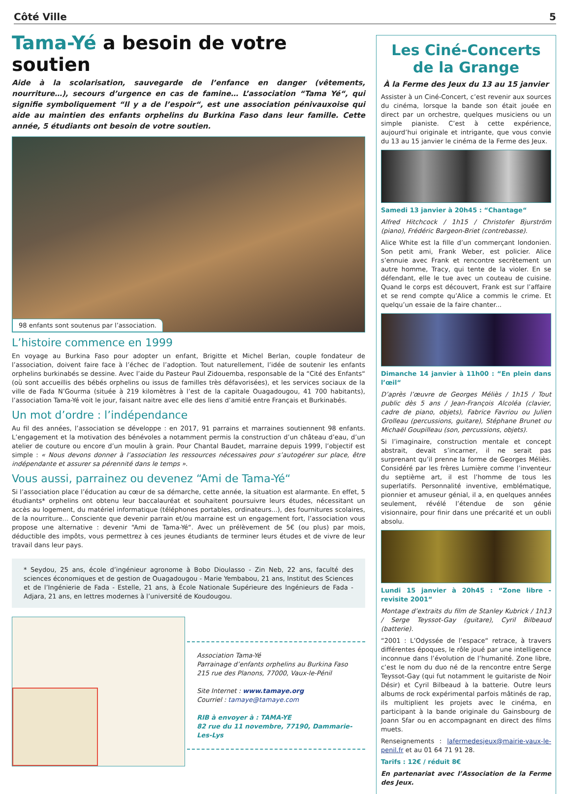Côté Ville 5
Tama-Yé a besoin de votre soutien
Aide à la scolarisation, sauvegarde de l’enfance en danger (vêtements, nourriture…), secours d’urgence en cas de famine… L’association “Tama Yé“, qui signifie symboliquement “Il y a de l’espoir“, est une association pénivauxoise qui aide au maintien des enfants orphelins du Burkina Faso dans leur famille. Cette année, 5 étudiants ont besoin de votre soutien.
98 enfants sont soutenus par l’association.
L’histoire commence en 1999
En voyage au Burkina Faso pour adopter un enfant, Brigitte et Michel Berlan, couple fondateur de l’association, doivent faire face à l’échec de l’adoption. Tout naturellement, l’idée de soutenir les enfants orphelins burkinabés se dessine. Avec l’aide du Pasteur Paul Zidouemba, responsable de la “Cité des Enfants“ (où sont accueillis des bébés orphelins ou issus de familles très défavorisées), et les services sociaux de la ville de Fada N’Gourma (située à 219 kilomètres à l’est de la capitale Ouagadougou, 41 700 habitants), l’association Tama-Yé voit le jour, faisant naitre avec elle des liens d’amitié entre Français et Burkinabés.
Un mot d’ordre : l’indépendance
Au fil des années, l’association se développe : en 2017, 91 parrains et marraines soutiennent 98 enfants. L’engagement et la motivation des bénévoles a notamment permis la construction d’un château d’eau, d’un atelier de couture ou encore d’un moulin à grain. Pour Chantal Baudet, marraine depuis 1999, l’objectif est simple : « Nous devons donner à l’association les ressources nécessaires pour s’autogérer sur place, être indépendante et assurer sa pérennité dans le temps ».
Vous aussi, parrainez ou devenez “Ami de Tama-Yé“
Si l’association place l’éducation au cœur de sa démarche, cette année, la situation est alarmante. En effet, 5 étudiants* orphelins ont obtenu leur baccalauréat et souhaitent poursuivre leurs études, nécessitant un accès au logement, du matériel informatique (téléphones portables, ordinateurs...), des fournitures scolaires, de la nourriture... Consciente que devenir parrain et/ou marraine est un engagement fort, l’association vous propose une alternative : devenir “Ami de Tama-Yé“. Avec un prélèvement de 5€ (ou plus) par mois, déductible des impôts, vous permettrez à ces jeunes étudiants de terminer leurs études et de vivre de leur travail dans leur pays.
* Seydou, 25 ans, école d’ingénieur agronome à Bobo Dioulasso - Zin Neb, 22 ans, faculté des sciences économiques et de gestion de Ouagadougou - Marie Yembabou, 21 ans, Institut des Sciences et de l’Ingénierie de Fada - Estelle, 21 ans, à École Nationale Supérieure des Ingénieurs de Fada - Adjara, 21 ans, en lettres modernes à l’université de Koudougou.
Association Tama-Yé
Parrainage d’enfants orphelins au Burkina Faso
215 rue des Planons, 77000, Vaux-le-Pénil
Site Internet : www.tamaye.org
Courriel : tamaye@tamaye.com
RIB à envoyer à : TAMA-YE
82 rue du 11 novembre, 77190, Dammarie-Les-Lys
Les Ciné-Concerts de la Grange
À la Ferme des Jeux du 13 au 15 janvier
Assister à un Ciné-Concert, c’est revenir aux sources du cinéma, lorsque la bande son était jouée en direct par un orchestre, quelques musiciens ou un simple pianiste. C’est à cette expérience, aujourd’hui originale et intrigante, que vous convie du 13 au 15 janvier le cinéma de la Ferme des Jeux.
Samedi 13 janvier à 20h45 : “Chantage“
Alfred Hitchcock / 1h15 / Christofer Bjurström (piano), Frédéric Bargeon-Briet (contrebasse).
Alice White est la fille d’un commerçant londonien. Son petit ami, Frank Weber, est policier. Alice s’ennuie avec Frank et rencontre secrètement un autre homme, Tracy, qui tente de la violer. En se défendant, elle le tue avec un couteau de cuisine. Quand le corps est découvert, Frank est sur l’affaire et se rend compte qu’Alice a commis le crime. Et quelqu’un essaie de la faire chanter...
Dimanche 14 janvier à 11h00 : “En plein dans l’œil“
D’après l’œuvre de Georges Méliès / 1h15 / Tout public dès 5 ans / Jean-François Alcoléa (clavier, cadre de piano, objets), Fabrice Favriou ou Julien Grolleau (percussions, guitare), Stéphane Brunet ou Michaël Goupilleau (son, percussions, objets).
Si l’imaginaire, construction mentale et concept abstrait, devait s’incarner, il ne serait pas surprenant qu’il prenne la forme de Georges Méliès. Considéré par les frères Lumière comme l’inventeur du septième art, il est l’homme de tous les superlatifs. Personnalité inventive, emblématique, pionnier et amuseur génial, il a, en quelques années seulement, révélé l’étendue de son génie visionnaire, pour finir dans une précarité et un oubli absolu.
Lundi 15 janvier à 20h45 : “Zone libre - revisite 2001“
Montage d’extraits du film de Stanley Kubrick / 1h13 / Serge Teyssot-Gay (guitare), Cyril Bilbeaud (batterie).
“2001 : L’Odyssée de l’espace“ retrace, à travers différentes époques, le rôle joué par une intelligence inconnue dans l’évolution de l’humanité. Zone libre, c’est le nom du duo né de la rencontre entre Serge Teyssot-Gay (qui fut notamment le guitariste de Noir Désir) et Cyril Bilbeaud à la batterie. Outre leurs albums de rock expérimental parfois mâtinés de rap, ils multiplient les projets avec le cinéma, en participant à la bande originale du Gainsbourg de Joann Sfar ou en accompagnant en direct des films muets.
Renseignements : lafermedesjeux@mairie-vaux-le-penil.fr et au 01 64 71 91 28.
Tarifs : 12€ / réduit 8€
En partenariat avec l’Association de la Ferme des Jeux.